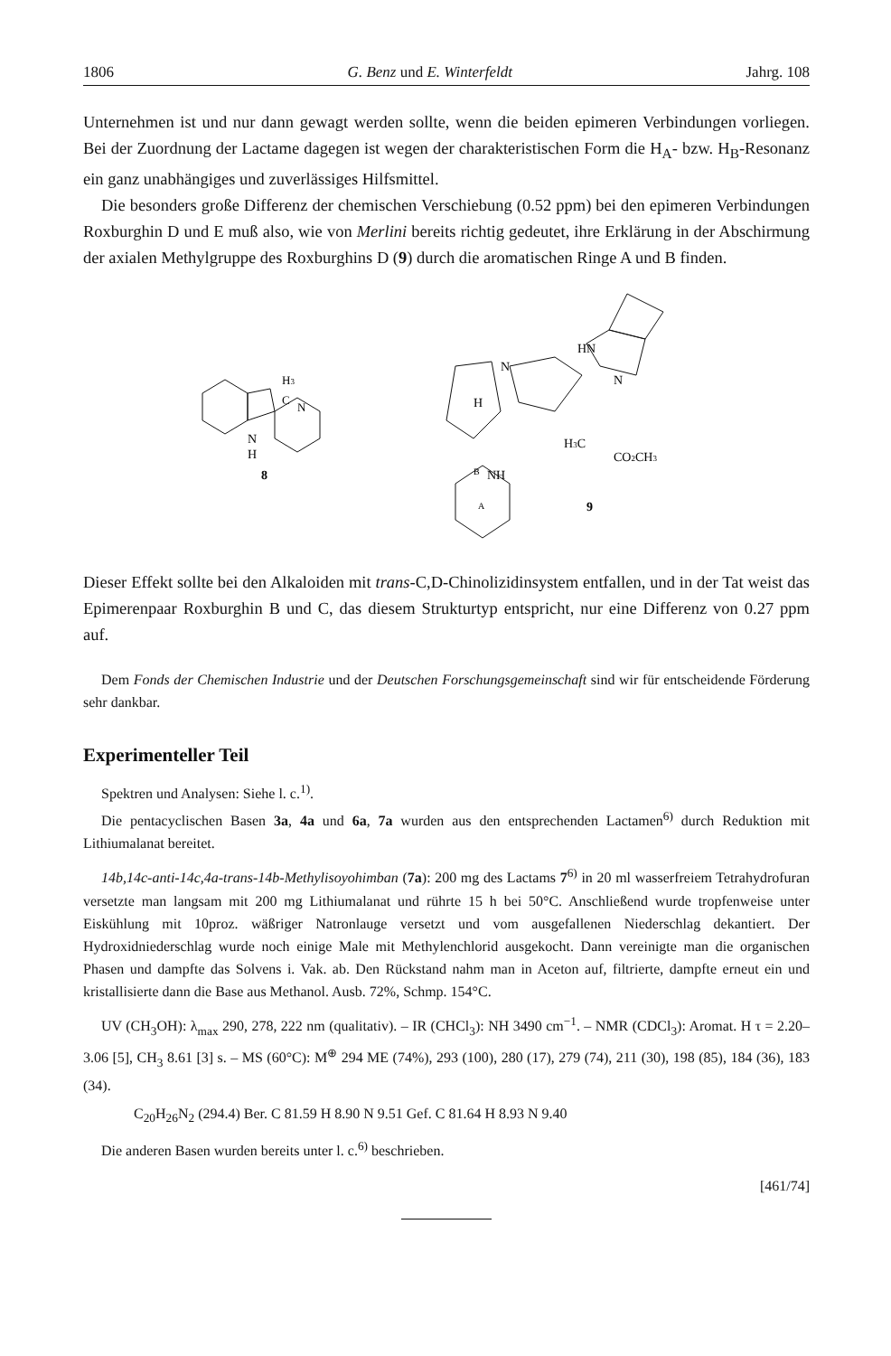1806 G. Benz und E. Winterfeldt Jahrg. 108
Unternehmen ist und nur dann gewagt werden sollte, wenn die beiden epimeren Verbindungen vorliegen. Bei der Zuordnung der Lactame dagegen ist wegen der charakteristischen Form die H<sub>A</sub>- bzw. H<sub>B</sub>-Resonanz ein ganz unabhängiges und zuverlässiges Hilfsmittel.
Die besonders große Differenz der chemischen Verschiebung (0.52 ppm) bei den epimeren Verbindungen Roxburghin D und E muß also, wie von Merlini bereits richtig gedeutet, ihre Erklärung in der Abschirmung der axialen Methylgruppe des Roxburghins D (9) durch die aromatischen Ringe A und B finden.
N
H
H3
C
N
8
HN
N
N
H
H3C
CO2CH3
B
NH
A
9
Dieser Effekt sollte bei den Alkaloiden mit trans-C,D-Chinolizidinsystem entfallen, und in der Tat weist das Epimerenpaar Roxburghin B und C, das diesem Strukturtyp entspricht, nur eine Differenz von 0.27 ppm auf.
Dem Fonds der Chemischen Industrie und der Deutschen Forschungsgemeinschaft sind wir für entscheidende Förderung sehr dankbar.
Experimenteller Teil
Spektren und Analysen: Siehe l. c.<sup>1)</sup>.
Die pentacyclischen Basen 3a, 4a und 6a, 7a wurden aus den entsprechenden Lactamen<sup>6)</sup> durch Reduktion mit Lithiumalanat bereitet.
14b,14c-anti-14c,4a-trans-14b-Methylisoyohimban (7a): 200 mg des Lactams 7<sup>6)</sup> in 20 ml wasserfreiem Tetrahydrofuran versetzte man langsam mit 200 mg Lithiumalanat und rührte 15 h bei 50°C. Anschließend wurde tropfenweise unter Eiskühlung mit 10proz. wäßriger Natronlauge versetzt und vom ausgefallenen Niederschlag dekantiert. Der Hydroxidniederschlag wurde noch einige Male mit Methylenchlorid ausgekocht. Dann vereinigte man die organischen Phasen und dampfte das Solvens i. Vak. ab. Den Rückstand nahm man in Aceton auf, filtrierte, dampfte erneut ein und kristallisierte dann die Base aus Methanol. Ausb. 72%, Schmp. 154°C.
UV (CH<sub>3</sub>OH): λ<sub>max</sub> 290, 278, 222 nm (qualitativ). – IR (CHCl<sub>3</sub>): NH 3490 cm<sup>−1</sup>. – NMR (CDCl<sub>3</sub>): Aromat. H τ = 2.20–3.06 [5], CH<sub>3</sub> 8.61 [3] s. – MS (60°C): M<sup>⊕</sup> 294 ME (74%), 293 (100), 280 (17), 279 (74), 211 (30), 198 (85), 184 (36), 183 (34).
C<sub>20</sub>H<sub>26</sub>N<sub>2</sub> (294.4) Ber. C 81.59 H 8.90 N 9.51 Gef. C 81.64 H 8.93 N 9.40
Die anderen Basen wurden bereits unter l. c.<sup>6)</sup> beschrieben.
[461/74]